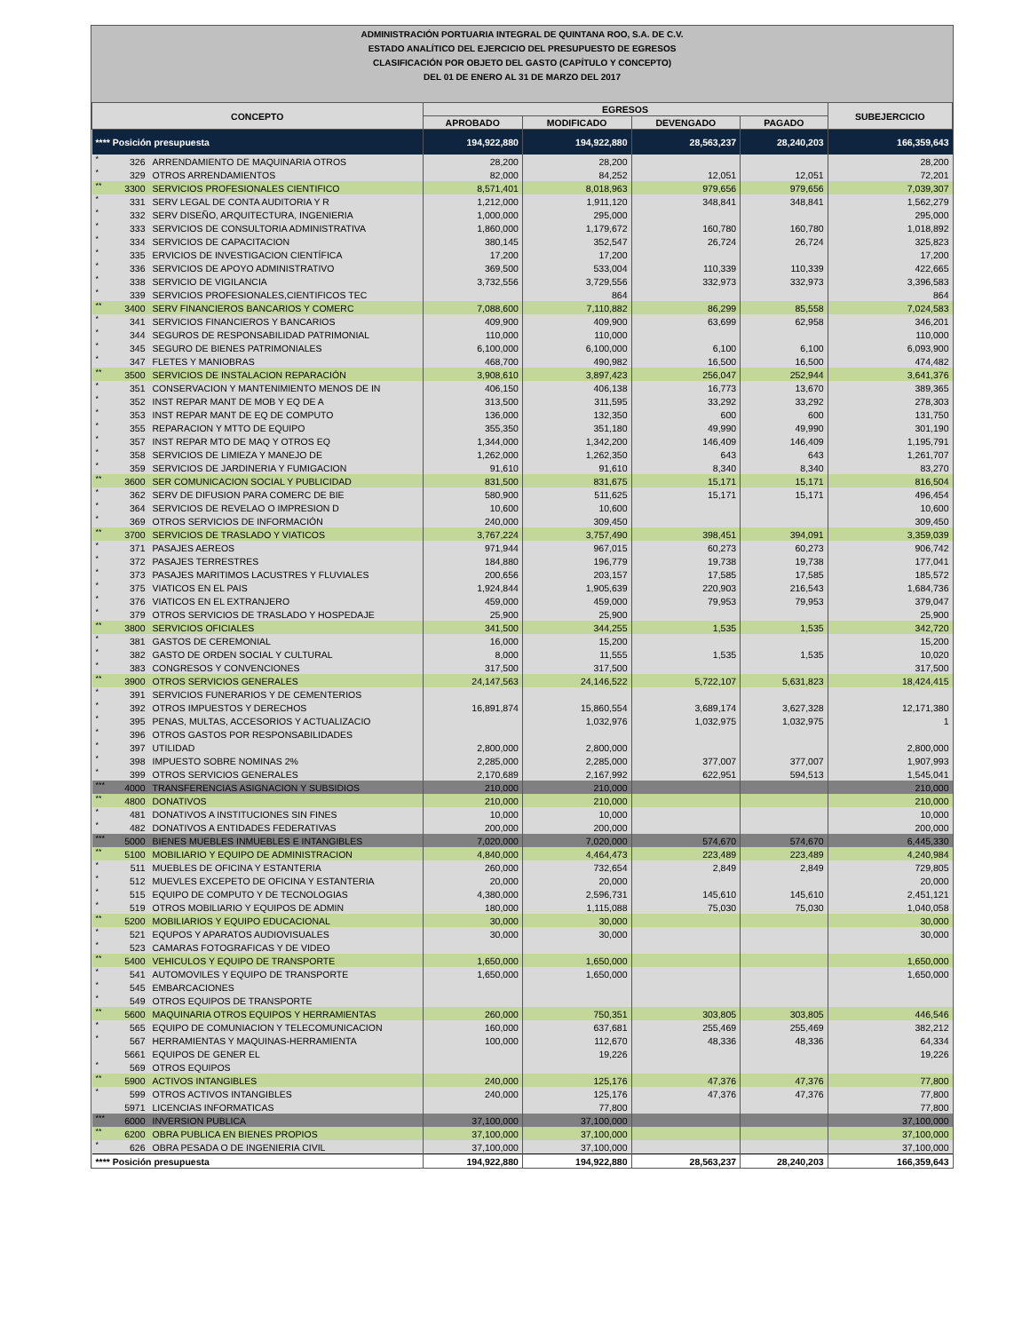ADMINISTRACIÓN PORTUARIA INTEGRAL DE QUINTANA ROO, S.A. DE C.V.
ESTADO ANALÍTICO DEL EJERCICIO DEL PRESUPUESTO DE EGRESOS
CLASIFICACIÓN POR OBJETO DEL GASTO (CAPÍTULO Y CONCEPTO)
DEL 01 DE ENERO AL 31 DE MARZO DEL 2017
| CONCEPTO | | | EGRESOS | | | | SUBEJERCICIO |
| --- | --- | --- | --- | --- | --- | --- | --- |
| | | | APROBADO | MODIFICADO | DEVENGADO | PAGADO | |
| **** Posición presupuesta | | | 194,922,880 | 194,922,880 | 28,563,237 | 28,240,203 | 166,359,643 |
| * | 326 | ARRENDAMIENTO DE MAQUINARIA OTROS | 28,200 | 28,200 | | | 28,200 |
| * | 329 | OTROS ARRENDAMIENTOS | 82,000 | 84,252 | 12,051 | 12,051 | 72,201 |
| ** | 3300 | SERVICIOS PROFESIONALES CIENTIFICO | 8,571,401 | 8,018,963 | 979,656 | 979,656 | 7,039,307 |
| * | 331 | SERV LEGAL DE CONTA AUDITORIA Y R | 1,212,000 | 1,911,120 | 348,841 | 348,841 | 1,562,279 |
| * | 332 | SERV DISEÑO, ARQUITECTURA, INGENIERIA | 1,000,000 | 295,000 | | | 295,000 |
| * | 333 | SERVICIOS DE CONSULTORIA ADMINISTRATIVA | 1,860,000 | 1,179,672 | 160,780 | 160,780 | 1,018,892 |
| * | 334 | SERVICIOS DE CAPACITACION | 380,145 | 352,547 | 26,724 | 26,724 | 325,823 |
| * | 335 | ERVICIOS DE INVESTIGACION CIENTÍFICA | 17,200 | 17,200 | | | 17,200 |
| * | 336 | SERVICIOS DE APOYO ADMINISTRATIVO | 369,500 | 533,004 | 110,339 | 110,339 | 422,665 |
| * | 338 | SERVICIO DE VIGILANCIA | 3,732,556 | 3,729,556 | 332,973 | 332,973 | 3,396,583 |
| * | 339 | SERVICIOS PROFESIONALES,CIENTIFICOS TEC | | 864 | | | 864 |
| ** | 3400 | SERV FINANCIEROS BANCARIOS Y COMERC | 7,088,600 | 7,110,882 | 86,299 | 85,558 | 7,024,583 |
| * | 341 | SERVICIOS FINANCIEROS Y BANCARIOS | 409,900 | 409,900 | 63,699 | 62,958 | 346,201 |
| * | 344 | SEGUROS DE RESPONSABILIDAD PATRIMONIAL | 110,000 | 110,000 | | | 110,000 |
| * | 345 | SEGURO DE BIENES PATRIMONIALES | 6,100,000 | 6,100,000 | 6,100 | 6,100 | 6,093,900 |
| * | 347 | FLETES Y MANIOBRAS | 468,700 | 490,982 | 16,500 | 16,500 | 474,482 |
| ** | 3500 | SERVICIOS DE INSTALACION REPARACIÓN | 3,908,610 | 3,897,423 | 256,047 | 252,944 | 3,641,376 |
| * | 351 | CONSERVACION Y MANTENIMIENTO MENOS DE IN | 406,150 | 406,138 | 16,773 | 13,670 | 389,365 |
| * | 352 | INST REPAR MANT DE MOB Y EQ DE A | 313,500 | 311,595 | 33,292 | 33,292 | 278,303 |
| * | 353 | INST REPAR MANT DE EQ DE COMPUTO | 136,000 | 132,350 | 600 | 600 | 131,750 |
| * | 355 | REPARACION Y MTTO DE EQUIPO | 355,350 | 351,180 | 49,990 | 49,990 | 301,190 |
| * | 357 | INST REPAR MTO DE MAQ Y OTROS EQ | 1,344,000 | 1,342,200 | 146,409 | 146,409 | 1,195,791 |
| * | 358 | SERVICIOS DE LIMIEZA Y MANEJO DE | 1,262,000 | 1,262,350 | 643 | 643 | 1,261,707 |
| * | 359 | SERVICIOS DE JARDINERIA Y FUMIGACION | 91,610 | 91,610 | 8,340 | 8,340 | 83,270 |
| ** | 3600 | SER COMUNICACION SOCIAL Y PUBLICIDAD | 831,500 | 831,675 | 15,171 | 15,171 | 816,504 |
| * | 362 | SERV DE DIFUSION PARA COMERC DE BIE | 580,900 | 511,625 | 15,171 | 15,171 | 496,454 |
| * | 364 | SERVICIOS DE REVELAO O IMPRESION D | 10,600 | 10,600 | | | 10,600 |
| * | 369 | OTROS SERVICIOS DE INFORMACIÓN | 240,000 | 309,450 | | | 309,450 |
| ** | 3700 | SERVICIOS DE TRASLADO Y VIATICOS | 3,767,224 | 3,757,490 | 398,451 | 394,091 | 3,359,039 |
| * | 371 | PASAJES AEREOS | 971,944 | 967,015 | 60,273 | 60,273 | 906,742 |
| * | 372 | PASAJES TERRESTRES | 184,880 | 196,779 | 19,738 | 19,738 | 177,041 |
| * | 373 | PASAJES MARITIMOS LACUSTRES Y FLUVIALES | 200,656 | 203,157 | 17,585 | 17,585 | 185,572 |
| * | 375 | VIATICOS EN EL PAIS | 1,924,844 | 1,905,639 | 220,903 | 216,543 | 1,684,736 |
| * | 376 | VIATICOS EN EL EXTRANJERO | 459,000 | 459,000 | 79,953 | 79,953 | 379,047 |
| * | 379 | OTROS SERVICIOS DE TRASLADO Y HOSPEDAJE | 25,900 | 25,900 | | | 25,900 |
| ** | 3800 | SERVICIOS OFICIALES | 341,500 | 344,255 | 1,535 | 1,535 | 342,720 |
| * | 381 | GASTOS DE CEREMONIAL | 16,000 | 15,200 | | | 15,200 |
| * | 382 | GASTO DE ORDEN SOCIAL Y CULTURAL | 8,000 | 11,555 | 1,535 | 1,535 | 10,020 |
| * | 383 | CONGRESOS Y CONVENCIONES | 317,500 | 317,500 | | | 317,500 |
| ** | 3900 | OTROS SERVICIOS GENERALES | 24,147,563 | 24,146,522 | 5,722,107 | 5,631,823 | 18,424,415 |
| * | 391 | SERVICIOS FUNERARIOS Y DE CEMENTERIOS | | | | | |
| * | 392 | OTROS IMPUESTOS Y DERECHOS | 16,891,874 | 15,860,554 | 3,689,174 | 3,627,328 | 12,171,380 |
| * | 395 | PENAS, MULTAS, ACCESORIOS Y ACTUALIZACIO | | 1,032,976 | 1,032,975 | 1,032,975 | 1 |
| * | 396 | OTROS GASTOS POR RESPONSABILIDADES | | | | | |
| * | 397 | UTILIDAD | 2,800,000 | 2,800,000 | | | 2,800,000 |
| * | 398 | IMPUESTO SOBRE NOMINAS 2% | 2,285,000 | 2,285,000 | 377,007 | 377,007 | 1,907,993 |
| * | 399 | OTROS SERVICIOS GENERALES | 2,170,689 | 2,167,992 | 622,951 | 594,513 | 1,545,041 |
| *** | 4000 | TRANSFERENCIAS ASIGNACION Y SUBSIDIOS | 210,000 | 210,000 | | | 210,000 |
| ** | 4800 | DONATIVOS | 210,000 | 210,000 | | | 210,000 |
| * | 481 | DONATIVOS A INSTITUCIONES SIN FINES | 10,000 | 10,000 | | | 10,000 |
| * | 482 | DONATIVOS A ENTIDADES FEDERATIVAS | 200,000 | 200,000 | | | 200,000 |
| *** | 5000 | BIENES MUEBLES INMUEBLES E INTANGIBLES | 7,020,000 | 7,020,000 | 574,670 | 574,670 | 6,445,330 |
| ** | 5100 | MOBILIARIO Y EQUIPO DE ADMINISTRACION | 4,840,000 | 4,464,473 | 223,489 | 223,489 | 4,240,984 |
| * | 511 | MUEBLES DE OFICINA Y ESTANTERIA | 260,000 | 732,654 | 2,849 | 2,849 | 729,805 |
| * | 512 | MUEVLES EXCEPETO DE OFICINA Y ESTANTERIA | 20,000 | 20,000 | | | 20,000 |
| * | 515 | EQUIPO DE COMPUTO Y DE TECNOLOGIAS | 4,380,000 | 2,596,731 | 145,610 | 145,610 | 2,451,121 |
| * | 519 | OTROS MOBILIARIO Y EQUIPOS DE ADMIN | 180,000 | 1,115,088 | 75,030 | 75,030 | 1,040,058 |
| ** | 5200 | MOBILIARIOS Y EQUIPO EDUCACIONAL | 30,000 | 30,000 | | | 30,000 |
| * | 521 | EQUPOS Y APARATOS AUDIOVISUALES | 30,000 | 30,000 | | | 30,000 |
| * | 523 | CAMARAS FOTOGRAFICAS Y DE VIDEO | | | | | |
| ** | 5400 | VEHICULOS Y EQUIPO DE TRANSPORTE | 1,650,000 | 1,650,000 | | | 1,650,000 |
| * | 541 | AUTOMOVILES Y EQUIPO DE TRANSPORTE | 1,650,000 | 1,650,000 | | | 1,650,000 |
| * | 545 | EMBARCACIONES | | | | | |
| * | 549 | OTROS EQUIPOS DE TRANSPORTE | | | | | |
| ** | 5600 | MAQUINARIA OTROS EQUIPOS Y HERRAMIENTAS | 260,000 | 750,351 | 303,805 | 303,805 | 446,546 |
| * | 565 | EQUIPO DE COMUNIACION Y TELECOMUNICACION | 160,000 | 637,681 | 255,469 | 255,469 | 382,212 |
| * | 567 | HERRAMIENTAS Y MAQUINAS-HERRAMIENTA | 100,000 | 112,670 | 48,336 | 48,336 | 64,334 |
| | 5661 | EQUIPOS DE GENER EL | | 19,226 | | | 19,226 |
| * | 569 | OTROS EQUIPOS | | | | | |
| ** | 5900 | ACTIVOS INTANGIBLES | 240,000 | 125,176 | 47,376 | 47,376 | 77,800 |
| * | 599 | OTROS ACTIVOS INTANGIBLES | 240,000 | 125,176 | 47,376 | 47,376 | 77,800 |
| | 5971 | LICENCIAS INFORMATICAS | | 77,800 | | | 77,800 |
| *** | 6000 | INVERSION PUBLICA | 37,100,000 | 37,100,000 | | | 37,100,000 |
| ** | 6200 | OBRA PUBLICA EN BIENES PROPIOS | 37,100,000 | 37,100,000 | | | 37,100,000 |
| * | 626 | OBRA PESADA O DE INGENIERIA CIVIL | 37,100,000 | 37,100,000 | | | 37,100,000 |
| **** Posición presupuesta | | | 194,922,880 | 194,922,880 | 28,563,237 | 28,240,203 | 166,359,643 |